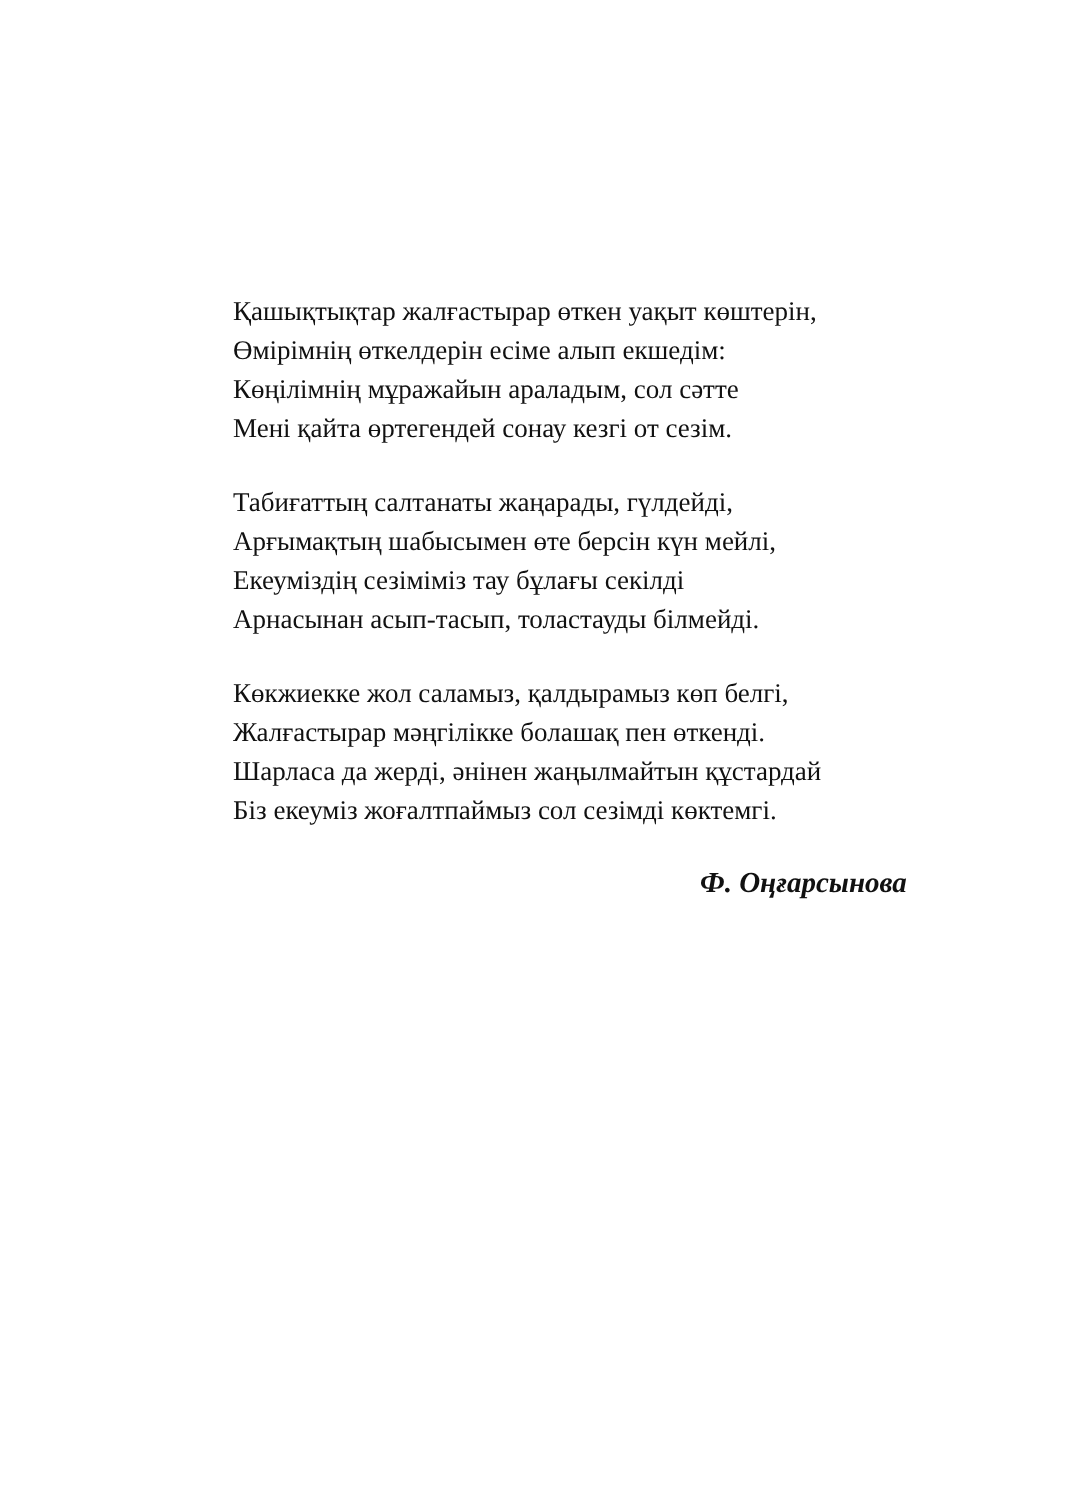Қашықтықтар жалғастырар өткен уақыт көштерін,
Өмірімнің өткелдерін есіме алып екшедім:
Көңілімнің мұражайын араладым, сол сәтте
Мені қайта өртегендей сонау кезгі от сезім.
Табиғаттың салтанаты жаңарады, гүлдейді,
Арғымақтың шабысымен өте берсін күн мейлі,
Екеуміздің сезіміміз тау бұлағы секілді
Арнасынан асып-тасып, толастауды білмейді.
Көкжиекке жол саламыз, қалдырамыз көп белгі,
Жалғастырар мәңгілікке болашақ пен өткенді.
Шарласа да жерді, әнінен жаңылмайтын құстардай
Біз екеуміз жоғалтпаймыз сол сезімді көктемгі.
Ф. Оңғарсынова